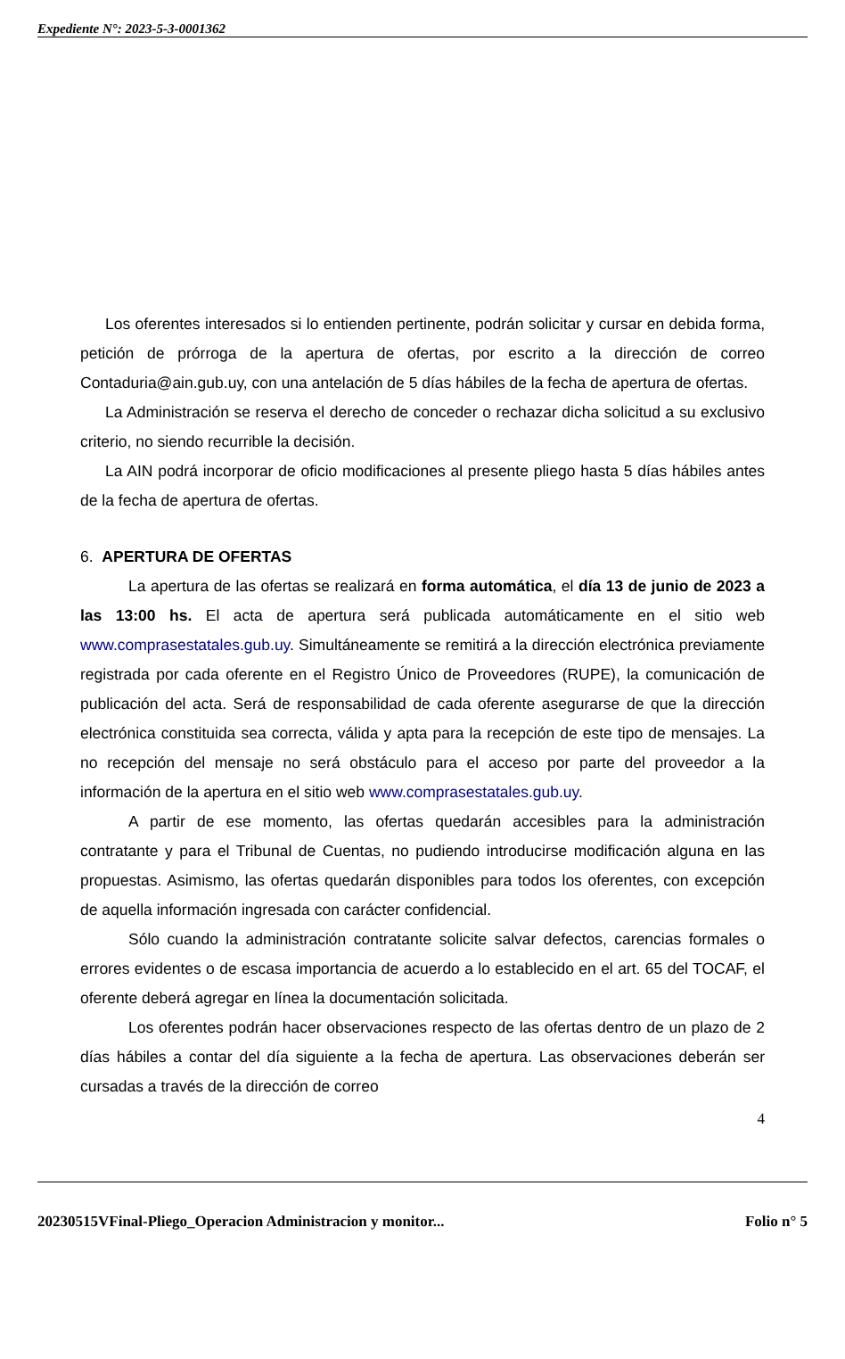Expediente N°: 2023-5-3-0001362
Los oferentes interesados si lo entienden pertinente, podrán solicitar y cursar en debida forma, petición de prórroga de la apertura de ofertas, por escrito a la dirección de correo Contaduria@ain.gub.uy, con una antelación de 5 días hábiles de la fecha de apertura de ofertas.
La Administración se reserva el derecho de conceder o rechazar dicha solicitud a su exclusivo criterio, no siendo recurrible la decisión.
La AIN podrá incorporar de oficio modificaciones al presente pliego hasta 5 días hábiles antes de la fecha de apertura de ofertas.
6. APERTURA DE OFERTAS
La apertura de las ofertas se realizará en forma automática, el día 13 de junio de 2023 a las 13:00 hs. El acta de apertura será publicada automáticamente en el sitio web www.comprasestatales.gub.uy. Simultáneamente se remitirá a la dirección electrónica previamente registrada por cada oferente en el Registro Único de Proveedores (RUPE), la comunicación de publicación del acta. Será de responsabilidad de cada oferente asegurarse de que la dirección electrónica constituida sea correcta, válida y apta para la recepción de este tipo de mensajes. La no recepción del mensaje no será obstáculo para el acceso por parte del proveedor a la información de la apertura en el sitio web www.comprasestatales.gub.uy.
A partir de ese momento, las ofertas quedarán accesibles para la administración contratante y para el Tribunal de Cuentas, no pudiendo introducirse modificación alguna en las propuestas. Asimismo, las ofertas quedarán disponibles para todos los oferentes, con excepción de aquella información ingresada con carácter confidencial.
Sólo cuando la administración contratante solicite salvar defectos, carencias formales o errores evidentes o de escasa importancia de acuerdo a lo establecido en el art. 65 del TOCAF, el oferente deberá agregar en línea la documentación solicitada.
Los oferentes podrán hacer observaciones respecto de las ofertas dentro de un plazo de 2 días hábiles a contar del día siguiente a la fecha de apertura. Las observaciones deberán ser cursadas a través de la dirección de correo
4
20230515VFinal-Pliego_Operacion Administracion y monitor... Folio n° 5